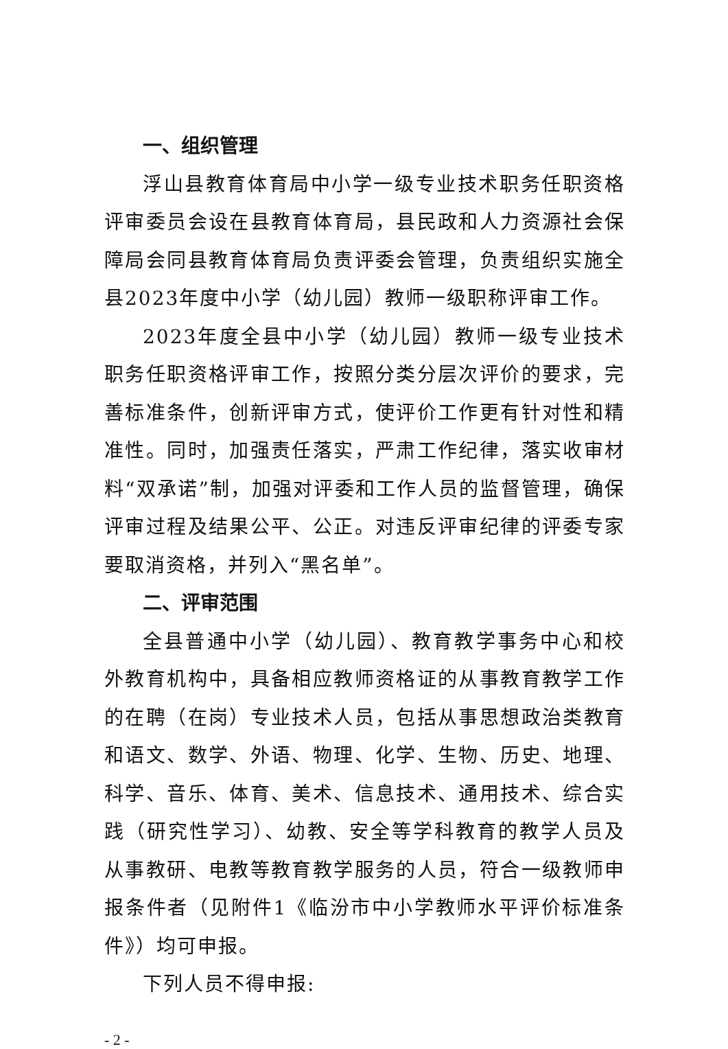一、组织管理
浮山县教育体育局中小学一级专业技术职务任职资格评审委员会设在县教育体育局，县民政和人力资源社会保障局会同县教育体育局负责评委会管理，负责组织实施全县2023年度中小学（幼儿园）教师一级职称评审工作。
2023年度全县中小学（幼儿园）教师一级专业技术职务任职资格评审工作，按照分类分层次评价的要求，完善标准条件，创新评审方式，使评价工作更有针对性和精准性。同时，加强责任落实，严肃工作纪律，落实收审材料“双承诺”制，加强对评委和工作人员的监督管理，确保评审过程及结果公平、公正。对违反评审纪律的评委专家要取消资格，并列入“黑名单”。
二、评审范围
全县普通中小学（幼儿园）、教育教学事务中心和校外教育机构中，具备相应教师资格证的从事教育教学工作的在聘（在岗）专业技术人员，包括从事思想政治类教育和语文、数学、外语、物理、化学、生物、历史、地理、科学、音乐、体育、美术、信息技术、通用技术、综合实践（研究性学习）、幼教、安全等学科教育的教学人员及从事教研、电教等教育教学服务的人员，符合一级教师申报条件者（见附件1《临汾市中小学教师水平评价标准条件》）均可申报。
下列人员不得申报:
- 2 -